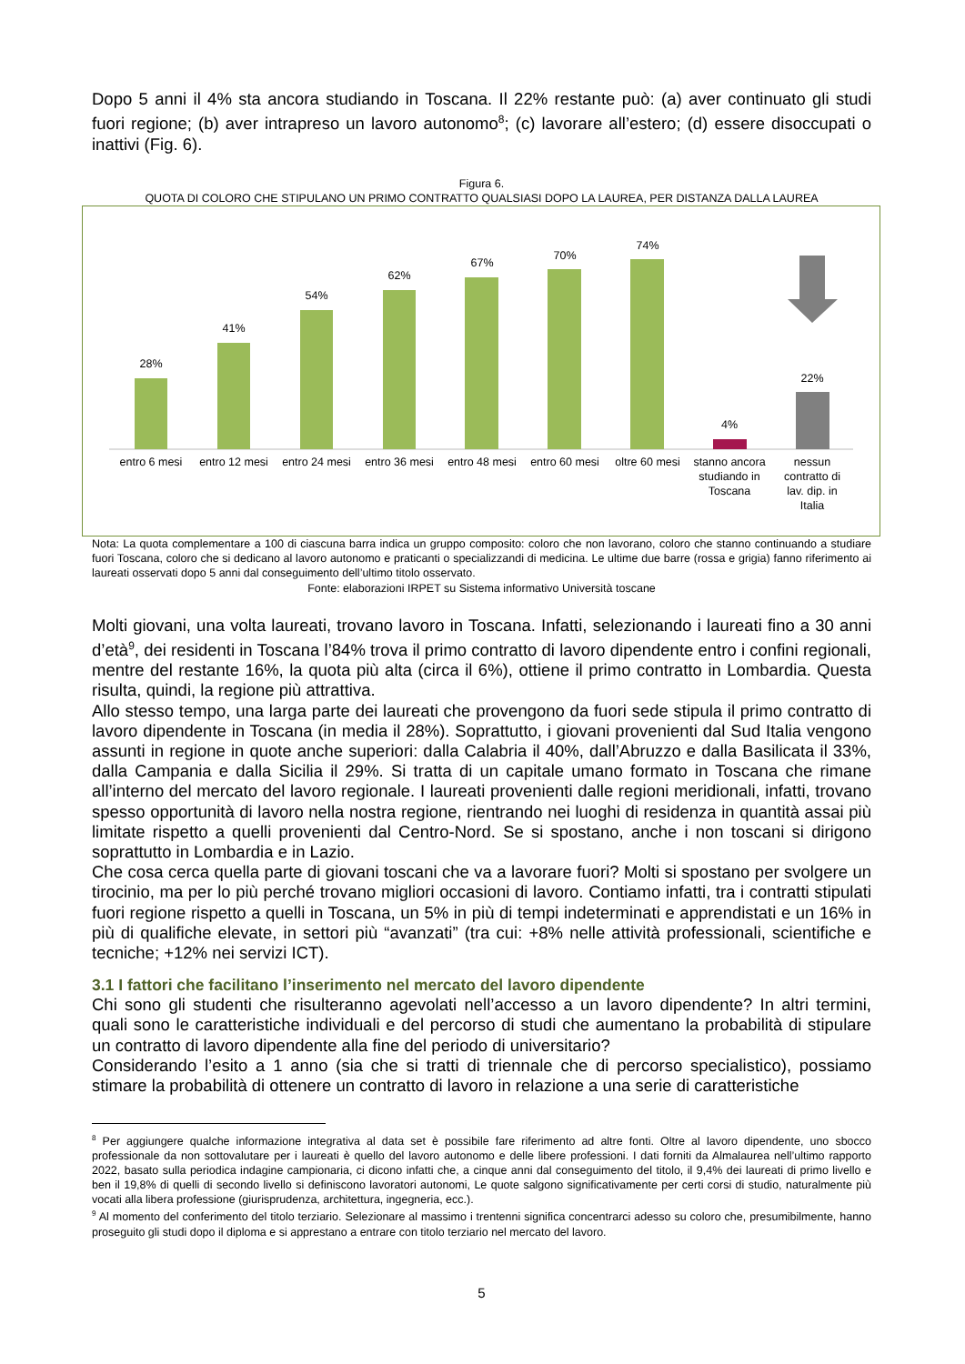Dopo 5 anni il 4% sta ancora studiando in Toscana. Il 22% restante può: (a) aver continuato gli studi fuori regione; (b) aver intrapreso un lavoro autonomo<sup>8</sup>; (c) lavorare all’estero; (d) essere disoccupati o inattivi (Fig. 6).
Figura 6.
QUOTA DI COLORO CHE STIPULANO UN PRIMO CONTRATTO QUALSIASI DOPO LA LAUREA, PER DISTANZA DALLA LAUREA
28%
41%
54%
62%
67%
70%
74%
4%
22%
entro 6 mesi
entro 12 mesi
entro 24 mesi
entro 36 mesi
entro 48 mesi
entro 60 mesi
oltre 60 mesi
stanno ancora
studiando in
Toscana
nessun
contratto di
lav. dip. in
Italia
Nota: La quota complementare a 100 di ciascuna barra indica un gruppo composito: coloro che non lavorano, coloro che stanno continuando a studiare fuori Toscana, coloro che si dedicano al lavoro autonomo e praticanti o specializzandi di medicina. Le ultime due barre (rossa e grigia) fanno riferimento ai laureati osservati dopo 5 anni dal conseguimento dell’ultimo titolo osservato.
Fonte: elaborazioni IRPET su Sistema informativo Università toscane
Molti giovani, una volta laureati, trovano lavoro in Toscana. Infatti, selezionando i laureati fino a 30 anni d’età<sup>9</sup>, dei residenti in Toscana l’84% trova il primo contratto di lavoro dipendente entro i confini regionali, mentre del restante 16%, la quota più alta (circa il 6%), ottiene il primo contratto in Lombardia. Questa risulta, quindi, la regione più attrattiva.
Allo stesso tempo, una larga parte dei laureati che provengono da fuori sede stipula il primo contratto di lavoro dipendente in Toscana (in media il 28%). Soprattutto, i giovani provenienti dal Sud Italia vengono assunti in regione in quote anche superiori: dalla Calabria il 40%, dall’Abruzzo e dalla Basilicata il 33%, dalla Campania e dalla Sicilia il 29%. Si tratta di un capitale umano formato in Toscana che rimane all’interno del mercato del lavoro regionale. I laureati provenienti dalle regioni meridionali, infatti, trovano spesso opportunità di lavoro nella nostra regione, rientrando nei luoghi di residenza in quantità assai più limitate rispetto a quelli provenienti dal Centro-Nord. Se si spostano, anche i non toscani si dirigono soprattutto in Lombardia e in Lazio.
Che cosa cerca quella parte di giovani toscani che va a lavorare fuori? Molti si spostano per svolgere un tirocinio, ma per lo più perché trovano migliori occasioni di lavoro. Contiamo infatti, tra i contratti stipulati fuori regione rispetto a quelli in Toscana, un 5% in più di tempi indeterminati e apprendistati e un 16% in più di qualifiche elevate, in settori più “avanzati” (tra cui: +8% nelle attività professionali, scientifiche e tecniche; +12% nei servizi ICT).
3.1 I fattori che facilitano l’inserimento nel mercato del lavoro dipendente
Chi sono gli studenti che risulteranno agevolati nell’accesso a un lavoro dipendente? In altri termini, quali sono le caratteristiche individuali e del percorso di studi che aumentano la probabilità di stipulare un contratto di lavoro dipendente alla fine del periodo di universitario?
Considerando l’esito a 1 anno (sia che si tratti di triennale che di percorso specialistico), possiamo stimare la probabilità di ottenere un contratto di lavoro in relazione a una serie di caratteristiche
<sup>8</sup> Per aggiungere qualche informazione integrativa al data set è possibile fare riferimento ad altre fonti. Oltre al lavoro dipendente, uno sbocco professionale da non sottovalutare per i laureati è quello del lavoro autonomo e delle libere professioni. I dati forniti da Almalaurea nell’ultimo rapporto 2022, basato sulla periodica indagine campionaria, ci dicono infatti che, a cinque anni dal conseguimento del titolo, il 9,4% dei laureati di primo livello e ben il 19,8% di quelli di secondo livello si definiscono lavoratori autonomi, Le quote salgono significativamente per certi corsi di studio, naturalmente più vocati alla libera professione (giurisprudenza, architettura, ingegneria, ecc.).
<sup>9</sup> Al momento del conferimento del titolo terziario. Selezionare al massimo i trentenni significa concentrarci adesso su coloro che, presumibilmente, hanno proseguito gli studi dopo il diploma e si apprestano a entrare con titolo terziario nel mercato del lavoro.
5